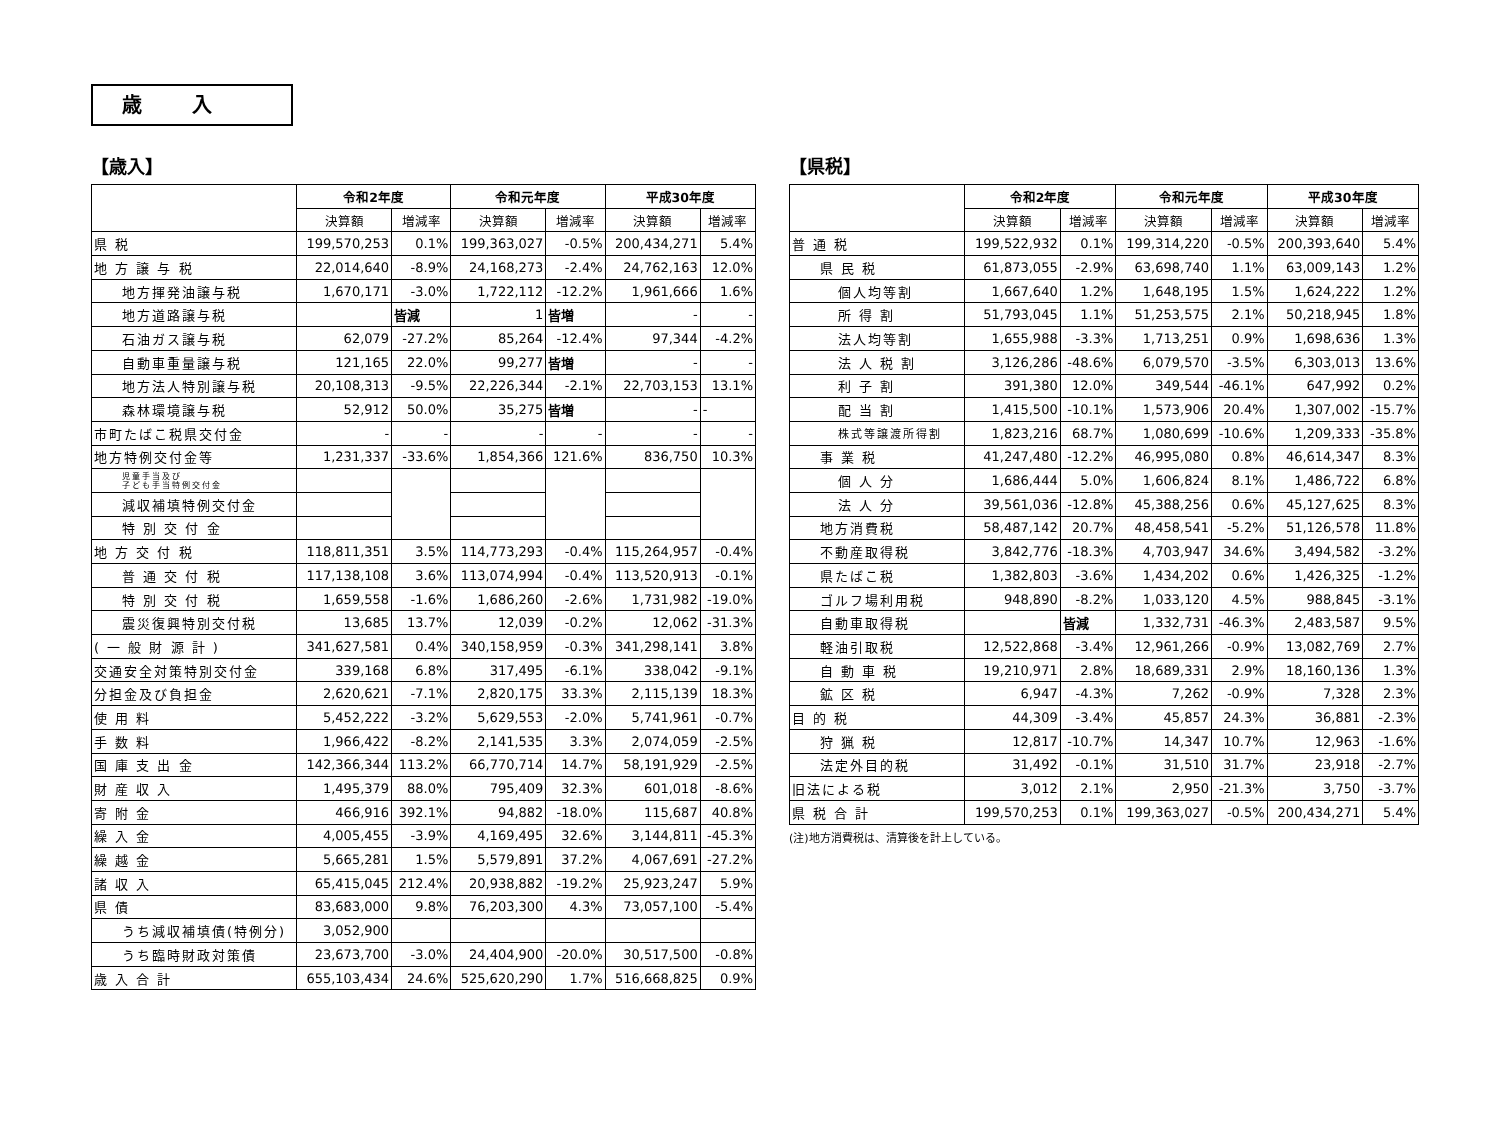歳入
【歳入】
| | 令和2年度 | | 令和元年度 | | 平成30年度 | |
| --- | --- | --- | --- | --- | --- | --- |
| | 決算額 | 増減率 | 決算額 | 増減率 | 決算額 | 増減率 |
| 県 税 | 199,570,253 | 0.1% | 199,363,027 | -0.5% | 200,434,271 | 5.4% |
| 地 方 譲 与 税 | 22,014,640 | -8.9% | 24,168,273 | -2.4% | 24,762,163 | 12.0% |
| 地方揮発油譲与税 | 1,670,171 | -3.0% | 1,722,112 | -12.2% | 1,961,666 | 1.6% |
| 地方道路譲与税 | | 皆減 | 1 | 皆増 | - | - |
| 石油ガス譲与税 | 62,079 | -27.2% | 85,264 | -12.4% | 97,344 | -4.2% |
| 自動車重量譲与税 | 121,165 | 22.0% | 99,277 | 皆増 | - | - |
| 地方法人特別譲与税 | 20,108,313 | -9.5% | 22,226,344 | -2.1% | 22,703,153 | 13.1% |
| 森林環境譲与税 | 52,912 | 50.0% | 35,275 | 皆増 | - | - |
| 市町たばこ税県交付金 | - | - | - | - | - | - |
| 地方特例交付金等 | 1,231,337 | -33.6% | 1,854,366 | 121.6% | 836,750 | 10.3% |
| 児童手当及び 子ども手当特例交付金 | | | | | | |
| 減収補填特例交付金 | | | | | | |
| 特 別 交 付 金 | | | | | | |
| 地 方 交 付 税 | 118,811,351 | 3.5% | 114,773,293 | -0.4% | 115,264,957 | -0.4% |
| 普 通 交 付 税 | 117,138,108 | 3.6% | 113,074,994 | -0.4% | 113,520,913 | -0.1% |
| 特 別 交 付 税 | 1,659,558 | -1.6% | 1,686,260 | -2.6% | 1,731,982 | -19.0% |
| 震災復興特別交付税 | 13,685 | 13.7% | 12,039 | -0.2% | 12,062 | -31.3% |
| ( 一 般 財 源 計 ) | 341,627,581 | 0.4% | 340,158,959 | -0.3% | 341,298,141 | 3.8% |
| 交通安全対策特別交付金 | 339,168 | 6.8% | 317,495 | -6.1% | 338,042 | -9.1% |
| 分担金及び負担金 | 2,620,621 | -7.1% | 2,820,175 | 33.3% | 2,115,139 | 18.3% |
| 使 用 料 | 5,452,222 | -3.2% | 5,629,553 | -2.0% | 5,741,961 | -0.7% |
| 手 数 料 | 1,966,422 | -8.2% | 2,141,535 | 3.3% | 2,074,059 | -2.5% |
| 国 庫 支 出 金 | 142,366,344 | 113.2% | 66,770,714 | 14.7% | 58,191,929 | -2.5% |
| 財 産 収 入 | 1,495,379 | 88.0% | 795,409 | 32.3% | 601,018 | -8.6% |
| 寄 附 金 | 466,916 | 392.1% | 94,882 | -18.0% | 115,687 | 40.8% |
| 繰 入 金 | 4,005,455 | -3.9% | 4,169,495 | 32.6% | 3,144,811 | -45.3% |
| 繰 越 金 | 5,665,281 | 1.5% | 5,579,891 | 37.2% | 4,067,691 | -27.2% |
| 諸 収 入 | 65,415,045 | 212.4% | 20,938,882 | -19.2% | 25,923,247 | 5.9% |
| 県 債 | 83,683,000 | 9.8% | 76,203,300 | 4.3% | 73,057,100 | -5.4% |
| うち減収補填債(特例分) | 3,052,900 | | | | | |
| うち臨時財政対策債 | 23,673,700 | -3.0% | 24,404,900 | -20.0% | 30,517,500 | -0.8% |
| 歳 入 合 計 | 655,103,434 | 24.6% | 525,620,290 | 1.7% | 516,668,825 | 0.9% |
【県税】
| | 令和2年度 | | 令和元年度 | | 平成30年度 | |
| --- | --- | --- | --- | --- | --- | --- |
| | 決算額 | 増減率 | 決算額 | 増減率 | 決算額 | 増減率 |
| 普 通 税 | 199,522,932 | 0.1% | 199,314,220 | -0.5% | 200,393,640 | 5.4% |
| 県 民 税 | 61,873,055 | -2.9% | 63,698,740 | 1.1% | 63,009,143 | 1.2% |
| 個人均等割 | 1,667,640 | 1.2% | 1,648,195 | 1.5% | 1,624,222 | 1.2% |
| 所 得 割 | 51,793,045 | 1.1% | 51,253,575 | 2.1% | 50,218,945 | 1.8% |
| 法人均等割 | 1,655,988 | -3.3% | 1,713,251 | 0.9% | 1,698,636 | 1.3% |
| 法 人 税 割 | 3,126,286 | -48.6% | 6,079,570 | -3.5% | 6,303,013 | 13.6% |
| 利 子 割 | 391,380 | 12.0% | 349,544 | -46.1% | 647,992 | 0.2% |
| 配 当 割 | 1,415,500 | -10.1% | 1,573,906 | 20.4% | 1,307,002 | -15.7% |
| 株式等譲渡所得割 | 1,823,216 | 68.7% | 1,080,699 | -10.6% | 1,209,333 | -35.8% |
| 事 業 税 | 41,247,480 | -12.2% | 46,995,080 | 0.8% | 46,614,347 | 8.3% |
| 個 人 分 | 1,686,444 | 5.0% | 1,606,824 | 8.1% | 1,486,722 | 6.8% |
| 法 人 分 | 39,561,036 | -12.8% | 45,388,256 | 0.6% | 45,127,625 | 8.3% |
| 地方消費税 | 58,487,142 | 20.7% | 48,458,541 | -5.2% | 51,126,578 | 11.8% |
| 不動産取得税 | 3,842,776 | -18.3% | 4,703,947 | 34.6% | 3,494,582 | -3.2% |
| 県たばこ税 | 1,382,803 | -3.6% | 1,434,202 | 0.6% | 1,426,325 | -1.2% |
| ゴルフ場利用税 | 948,890 | -8.2% | 1,033,120 | 4.5% | 988,845 | -3.1% |
| 自動車取得税 | | 皆減 | 1,332,731 | -46.3% | 2,483,587 | 9.5% |
| 軽油引取税 | 12,522,868 | -3.4% | 12,961,266 | -0.9% | 13,082,769 | 2.7% |
| 自 動 車 税 | 19,210,971 | 2.8% | 18,689,331 | 2.9% | 18,160,136 | 1.3% |
| 鉱 区 税 | 6,947 | -4.3% | 7,262 | -0.9% | 7,328 | 2.3% |
| 目 的 税 | 44,309 | -3.4% | 45,857 | 24.3% | 36,881 | -2.3% |
| 狩 猟 税 | 12,817 | -10.7% | 14,347 | 10.7% | 12,963 | -1.6% |
| 法定外目的税 | 31,492 | -0.1% | 31,510 | 31.7% | 23,918 | -2.7% |
| 旧法による税 | 3,012 | 2.1% | 2,950 | -21.3% | 3,750 | -3.7% |
| 県 税 合 計 | 199,570,253 | 0.1% | 199,363,027 | -0.5% | 200,434,271 | 5.4% |
(注)地方消費税は、清算後を計上している。